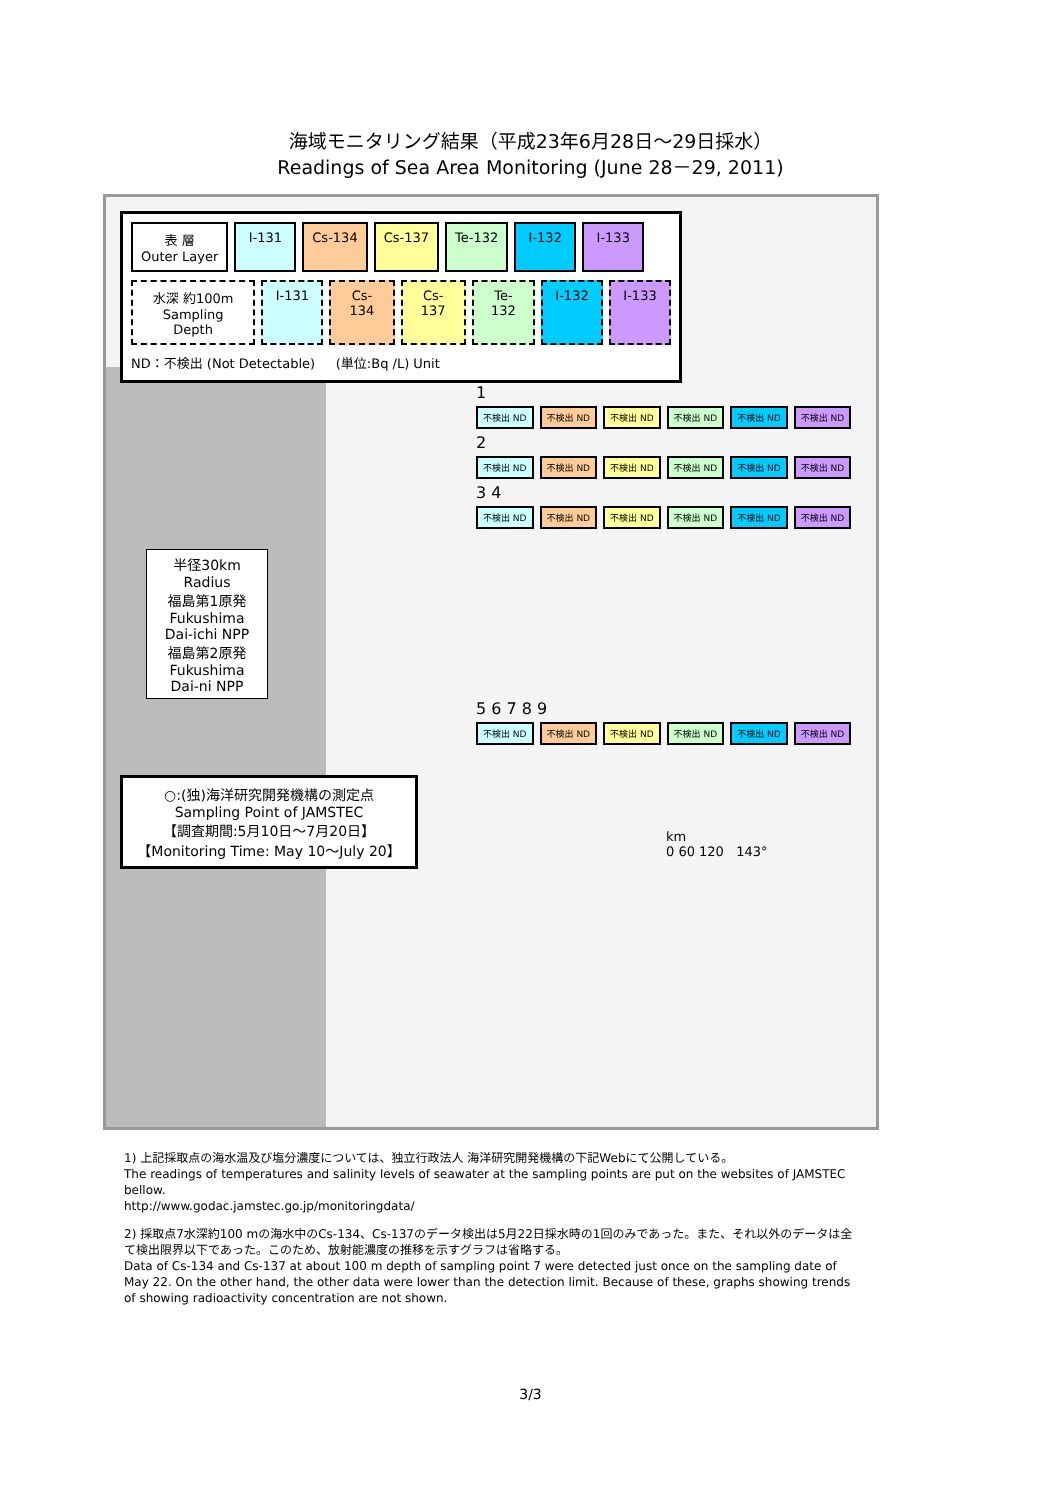海域モニタリング結果（平成23年6月28日～29日採水）
Readings of Sea Area Monitoring (June 28－29, 2011)
表 層
Outer Layer
I-131 Cs-134 Cs-137 Te-132 I-132 I-133
水深 約100m
Sampling Depth
I-131 Cs-134 Cs-137 Te-132 I-132 I-133
ND：不検出 (Not Detectable) (単位:Bq /L) Unit
1
不検出 ND 不検出 ND 不検出 ND 不検出 ND 不検出 ND 不検出 ND
2
不検出 ND 不検出 ND 不検出 ND 不検出 ND 不検出 ND 不検出 ND
3 4
不検出 ND 不検出 ND 不検出 ND 不検出 ND 不検出 ND 不検出 ND
半径30km Radius
福島第1原発
Fukushima
Dai-ichi NPP
福島第2原発
Fukushima
Dai-ni NPP
5 6 7 8 9
不検出 ND 不検出 ND 不検出 ND 不検出 ND 不検出 ND 不検出 ND
○:(独)海洋研究開発機構の測定点
Sampling Point of JAMSTEC
【調査期間:5月10日～7月20日】
【Monitoring Time: May 10～July 20】
km
0 60 120 143°
1) 上記採取点の海水温及び塩分濃度については、独立行政法人 海洋研究開発機構の下記Webにて公開している。
The readings of temperatures and salinity levels of seawater at the sampling points are put on the websites of JAMSTEC bellow.
http://www.godac.jamstec.go.jp/monitoringdata/
2) 採取点7水深約100 mの海水中のCs-134、Cs-137のデータ検出は5月22日採水時の1回のみであった。また、それ以外のデータは全て検出限界以下であった。このため、放射能濃度の推移を示すグラフは省略する。
Data of Cs-134 and Cs-137 at about 100 m depth of sampling point 7 were detected just once on the sampling date of May 22. On the other hand, the other data were lower than the detection limit. Because of these, graphs showing trends of showing radioactivity concentration are not shown.
3/3